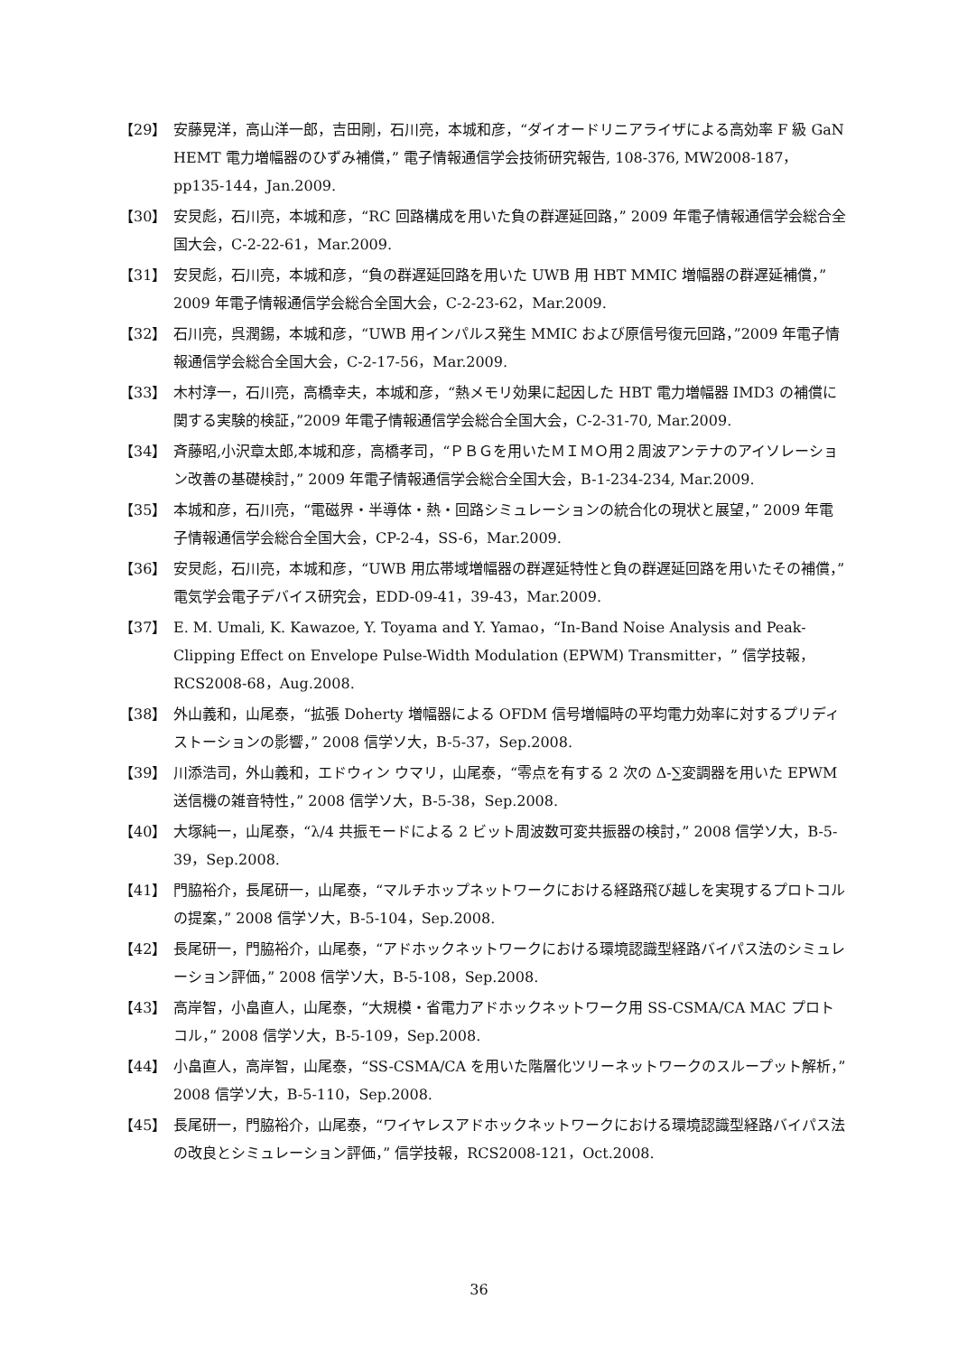【29】 安藤晃洋，高山洋一郎，吉田剛，石川亮，本城和彦，“ダイオードリニアライザによる高効率 F 級 GaN HEMT 電力増幅器のひずみ補償，” 電子情報通信学会技術研究報告, 108-376, MW2008-187，pp135-144，Jan.2009.
【30】 安炅彪，石川亮，本城和彦，“RC 回路構成を用いた負の群遅延回路，” 2009 年電子情報通信学会総合全国大会，C-2-22-61，Mar.2009.
【31】 安炅彪，石川亮，本城和彦，“負の群遅延回路を用いた UWB 用 HBT MMIC 増幅器の群遅延補償，” 2009 年電子情報通信学会総合全国大会，C-2-23-62，Mar.2009.
【32】 石川亮，呉潤錫，本城和彦，“UWB 用インパルス発生 MMIC および原信号復元回路，”2009 年電子情報通信学会総合全国大会，C-2-17-56，Mar.2009.
【33】 木村淳一，石川亮，高橋幸夫，本城和彦，“熱メモリ効果に起因した HBT 電力増幅器 IMD3 の補償に関する実験的検証，”2009 年電子情報通信学会総合全国大会，C-2-31-70, Mar.2009.
【34】 斉藤昭,小沢章太郎,本城和彦，高橋孝司，“ＰＢＧを用いたＭＩＭＯ用２周波アンテナのアイソレーション改善の基礎検討，” 2009 年電子情報通信学会総合全国大会，B-1-234-234, Mar.2009.
【35】 本城和彦，石川亮，“電磁界・半導体・熱・回路シミュレーションの統合化の現状と展望，” 2009 年電子情報通信学会総合全国大会，CP-2-4，SS-6，Mar.2009.
【36】 安炅彪，石川亮，本城和彦，“UWB 用広帯域増幅器の群遅延特性と負の群遅延回路を用いたその補償，” 電気学会電子デバイス研究会，EDD-09-41，39-43，Mar.2009.
【37】 E. M. Umali, K. Kawazoe, Y. Toyama and Y. Yamao，“In-Band Noise Analysis and Peak-Clipping Effect on Envelope Pulse-Width Modulation (EPWM) Transmitter，” 信学技報，RCS2008-68，Aug.2008.
【38】 外山義和，山尾泰，“拡張 Doherty 増幅器による OFDM 信号増幅時の平均電力効率に対するプリディストーションの影響，” 2008 信学ソ大，B-5-37，Sep.2008.
【39】 川添浩司，外山義和，エドウィン ウマリ，山尾泰，“零点を有する 2 次の Δ-∑変調器を用いた EPWM 送信機の雑音特性，” 2008 信学ソ大，B-5-38，Sep.2008.
【40】 大塚純一，山尾泰，“λ/4 共振モードによる 2 ビット周波数可変共振器の検討，” 2008 信学ソ大，B-5-39，Sep.2008.
【41】 門脇裕介，長尾研一，山尾泰，“マルチホップネットワークにおける経路飛び越しを実現するプロトコルの提案，” 2008 信学ソ大，B-5-104，Sep.2008.
【42】 長尾研一，門脇裕介，山尾泰，“アドホックネットワークにおける環境認識型経路バイパス法のシミュレーション評価，” 2008 信学ソ大，B-5-108，Sep.2008.
【43】 高岸智，小畠直人，山尾泰，“大規模・省電力アドホックネットワーク用 SS-CSMA/CA MAC プロトコル，” 2008 信学ソ大，B-5-109，Sep.2008.
【44】 小畠直人，高岸智，山尾泰，“SS-CSMA/CA を用いた階層化ツリーネットワークのスループット解析，” 2008 信学ソ大，B-5-110，Sep.2008.
【45】 長尾研一，門脇裕介，山尾泰，“ワイヤレスアドホックネットワークにおける環境認識型経路バイパス法の改良とシミュレーション評価，” 信学技報，RCS2008-121，Oct.2008.
36